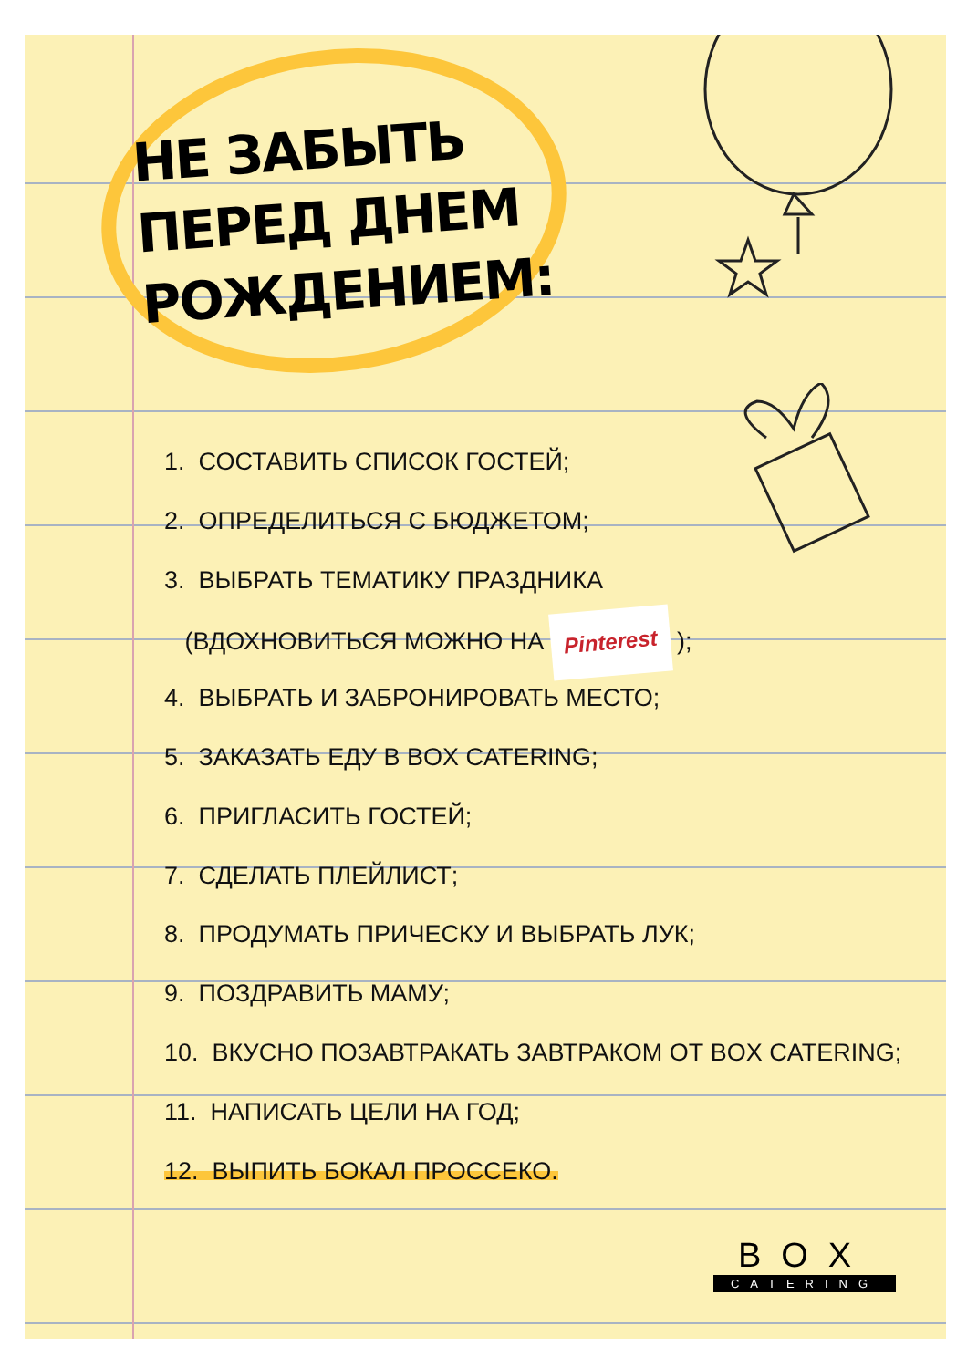НЕ ЗАБЫТЬ ПЕРЕД ДНЕМ РОЖДЕНИЕМ:
1. СОСТАВИТЬ СПИСОК ГОСТЕЙ;
2. ОПРЕДЕЛИТЬСЯ С БЮДЖЕТОМ;
3. ВЫБРАТЬ ТЕМАТИКУ ПРАЗДНИКА
(ВДОХНОВИТЬСЯ МОЖНО НА Pinterest );
4. ВЫБРАТЬ И ЗАБРОНИРОВАТЬ МЕСТО;
5. ЗАКАЗАТЬ ЕДУ В BOX CATERING;
6. ПРИГЛАСИТЬ ГОСТЕЙ;
7. СДЕЛАТЬ ПЛЕЙЛИСТ;
8. ПРОДУМАТЬ ПРИЧЕСКУ И ВЫБРАТЬ ЛУК;
9. ПОЗДРАВИТЬ МАМУ;
10. ВКУСНО ПОЗАВТРАКАТЬ ЗАВТРАКОМ ОТ BOX CATERING;
11. НАПИСАТЬ ЦЕЛИ НА ГОД;
12. ВЫПИТЬ БОКАЛ ПРОССЕКО.
BOX
CATERING